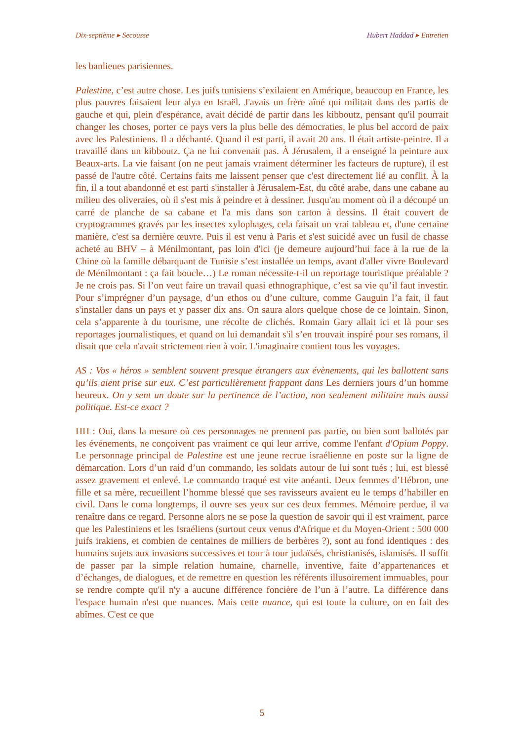Dix-septième ▸ Secousse Hubert Haddad ▸ Entretien
les banlieues parisiennes.
Palestine, c’est autre chose. Les juifs tunisiens s’exilaient en Amérique, beaucoup en France, les plus pauvres faisaient leur alya en Israël. J'avais un frère aîné qui militait dans des partis de gauche et qui, plein d'espérance, avait décidé de partir dans les kibboutz, pensant qu'il pourrait changer les choses, porter ce pays vers la plus belle des démocraties, le plus bel accord de paix avec les Palestiniens. Il a déchanté. Quand il est parti, il avait 20 ans. Il était artiste-peintre. Il a travaillé dans un kibboutz. Ça ne lui convenait pas. À Jérusalem, il a enseigné la peinture aux Beaux-arts. La vie faisant (on ne peut jamais vraiment déterminer les facteurs de rupture), il est passé de l'autre côté. Certains faits me laissent penser que c'est directement lié au conflit. À la fin, il a tout abandonné et est parti s'installer à Jérusalem-Est, du côté arabe, dans une cabane au milieu des oliveraies, où il s'est mis à peindre et à dessiner. Jusqu'au moment où il a découpé un carré de planche de sa cabane et l'a mis dans son carton à dessins. Il était couvert de cryptogrammes gravés par les insectes xylophages, cela faisait un vrai tableau et, d'une certaine manière, c'est sa dernière œuvre. Puis il est venu à Paris et s'est suicidé avec un fusil de chasse acheté au BHV – à Ménilmontant, pas loin d'ici (je demeure aujourd’hui face à la rue de la Chine où la famille débarquant de Tunisie s’est installée un temps, avant d'aller vivre Boulevard de Ménilmontant : ça fait boucle…) Le roman nécessite-t-il un reportage touristique préalable ? Je ne crois pas. Si l’on veut faire un travail quasi ethnographique, c’est sa vie qu’il faut investir. Pour s’imprégner d’un paysage, d’un ethos ou d’une culture, comme Gauguin l’a fait, il faut s'installer dans un pays et y passer dix ans. On saura alors quelque chose de ce lointain. Sinon, cela s’apparente à du tourisme, une récolte de clichés. Romain Gary allait ici et là pour ses reportages journalistiques, et quand on lui demandait s'il s’en trouvait inspiré pour ses romans, il disait que cela n'avait strictement rien à voir. L'imaginaire contient tous les voyages.
AS : Vos « héros » semblent souvent presque étrangers aux évènements, qui les ballottent sans qu’ils aient prise sur eux. C’est particulièrement frappant dans Les derniers jours d’un homme heureux. On y sent un doute sur la pertinence de l’action, non seulement militaire mais aussi politique. Est-ce exact ?
HH : Oui, dans la mesure où ces personnages ne prennent pas partie, ou bien sont ballotés par les événements, ne conçoivent pas vraiment ce qui leur arrive, comme l'enfant d'Opium Poppy. Le personnage principal de Palestine est une jeune recrue israélienne en poste sur la ligne de démarcation. Lors d’un raid d’un commando, les soldats autour de lui sont tués ; lui, est blessé assez gravement et enlevé. Le commando traqué est vite anéanti. Deux femmes d’Hébron, une fille et sa mère, recueillent l’homme blessé que ses ravisseurs avaient eu le temps d’habiller en civil. Dans le coma longtemps, il ouvre ses yeux sur ces deux femmes. Mémoire perdue, il va renaître dans ce regard. Personne alors ne se pose la question de savoir qui il est vraiment, parce que les Palestiniens et les Israéliens (surtout ceux venus d'Afrique et du Moyen-Orient : 500 000 juifs irakiens, et combien de centaines de milliers de berbères ?), sont au fond identiques : des humains sujets aux invasions successives et tour à tour judaïsés, christianisés, islamisés. Il suffit de passer par la simple relation humaine, charnelle, inventive, faite d’appartenances et d’échanges, de dialogues, et de remettre en question les référents illusoirement immuables, pour se rendre compte qu'il n'y a aucune différence foncière de l’un à l’autre. La différence dans l'espace humain n'est que nuances. Mais cette nuance, qui est toute la culture, on en fait des abîmes. C'est ce que
5